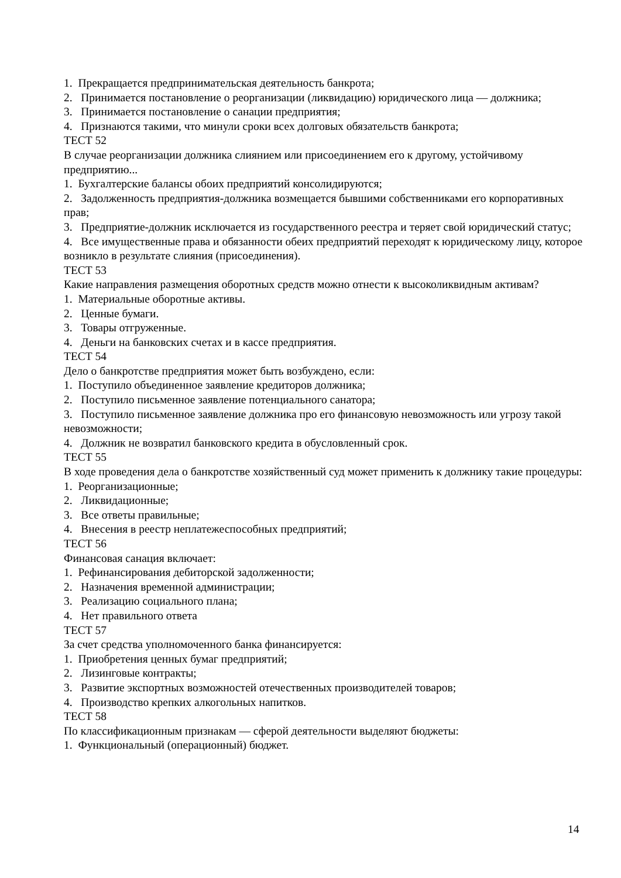1. Прекращается предпринимательская деятельность банкрота;
2. Принимается постановление о реорганизации (ликвидацию) юридического лица — должника;
3. Принимается постановление о санации предприятия;
4. Признаются такими, что минули сроки всех долговых обязательств банкрота;
ТЕСТ 52
В случае реорганизации должника слиянием или присоединением его к другому, устойчивому предприятию...
1. Бухгалтерские балансы обоих предприятий консолидируются;
2. Задолженность предприятия-должника возмещается бывшими собственниками его корпоративных прав;
3. Предприятие-должник исключается из государственного реестра и теряет свой юридический статус;
4. Все имущественные права и обязанности обеих предприятий переходят к юридическому лицу, которое возникло в результате слияния (присоединения).
ТЕСТ 53
Какие направления размещения оборотных средств можно отнести к высоколиквидным активам?
1. Материальные оборотные активы.
2. Ценные бумаги.
3. Товары отгруженные.
4. Деньги на банковских счетах и в кассе предприятия.
ТЕСТ 54
Дело о банкротстве предприятия может быть возбуждено, если:
1. Поступило объединенное заявление кредиторов должника;
2. Поступило письменное заявление потенциального санатора;
3. Поступило письменное заявление должника про его финансовую невозможность или угрозу такой невозможности;
4. Должник не возвратил банковского кредита в обусловленный срок.
ТЕСТ 55
В ходе проведения дела о банкротстве хозяйственный суд может применить к должнику такие процедуры:
1. Реорганизационные;
2. Ликвидационные;
3. Все ответы правильные;
4. Внесения в реестр неплатежеспособных предприятий;
ТЕСТ 56
Финансовая санация включает:
1. Рефинансирования дебиторской задолженности;
2. Назначения временной администрации;
3. Реализацию социального плана;
4. Нет правильного ответа
ТЕСТ 57
За счет средства уполномоченного банка финансируется:
1. Приобретения ценных бумаг предприятий;
2. Лизинговые контракты;
3. Развитие экспортных возможностей отечественных производителей товаров;
4. Производство крепких алкогольных напитков.
ТЕСТ 58
По классификационным признакам — сферой деятельности выделяют бюджеты:
1. Функциональный (операционный) бюджет.
14